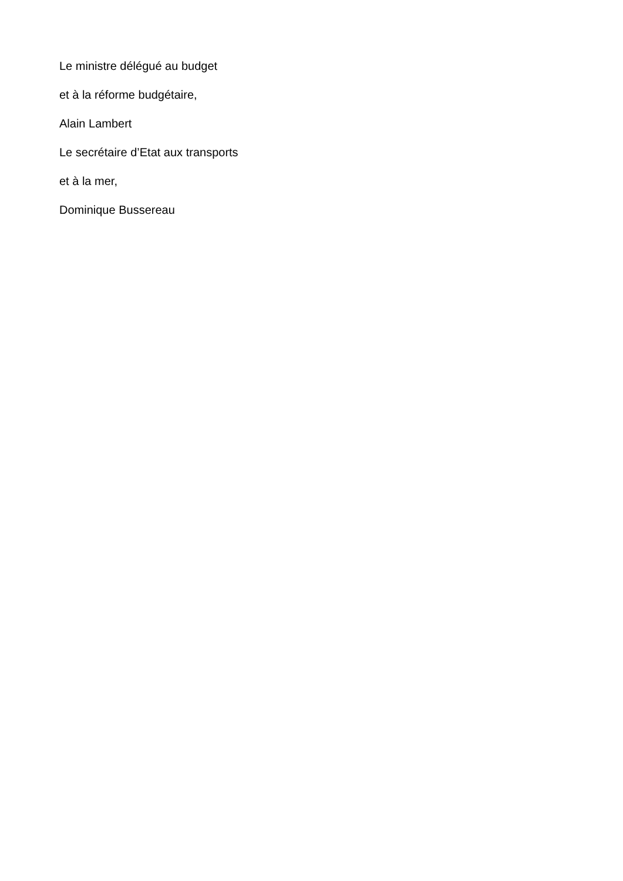Le ministre délégué au budget
et à la réforme budgétaire,
Alain Lambert
Le secrétaire d’Etat aux transports
et à la mer,
Dominique Bussereau